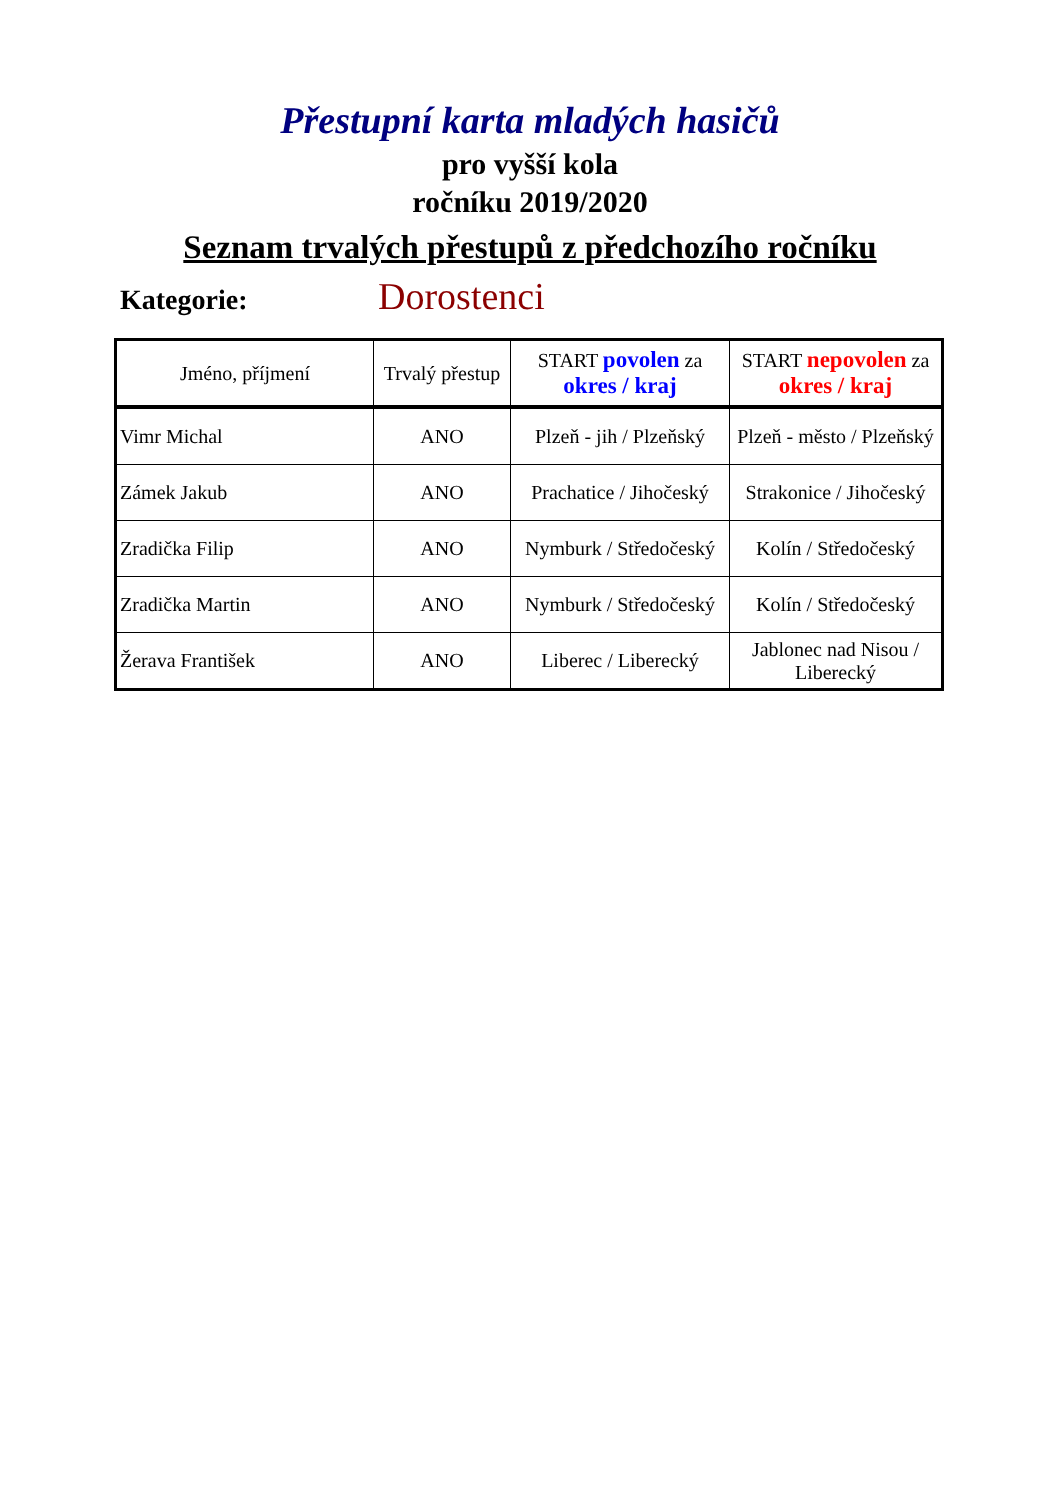Přestupní karta mladých hasičů
pro vyšší kola
ročníku 2019/2020
Seznam trvalých přestupů z předchozího ročníku
Kategorie: Dorostenci
| Jméno, příjmení | Trvalý přestup | START povolen za okres / kraj | START nepovolen za okres / kraj |
| --- | --- | --- | --- |
| Vimr Michal | ANO | Plzeň - jih / Plzeňský | Plzeň - město / Plzeňský |
| Zámek Jakub | ANO | Prachatice / Jihočeský | Strakonice / Jihočeský |
| Zradička Filip | ANO | Nymburk / Středočeský | Kolín / Středočeský |
| Zradička Martin | ANO | Nymburk / Středočeský | Kolín / Středočeský |
| Žerava František | ANO | Liberec / Liberecký | Jablonec nad Nisou / Liberecký |